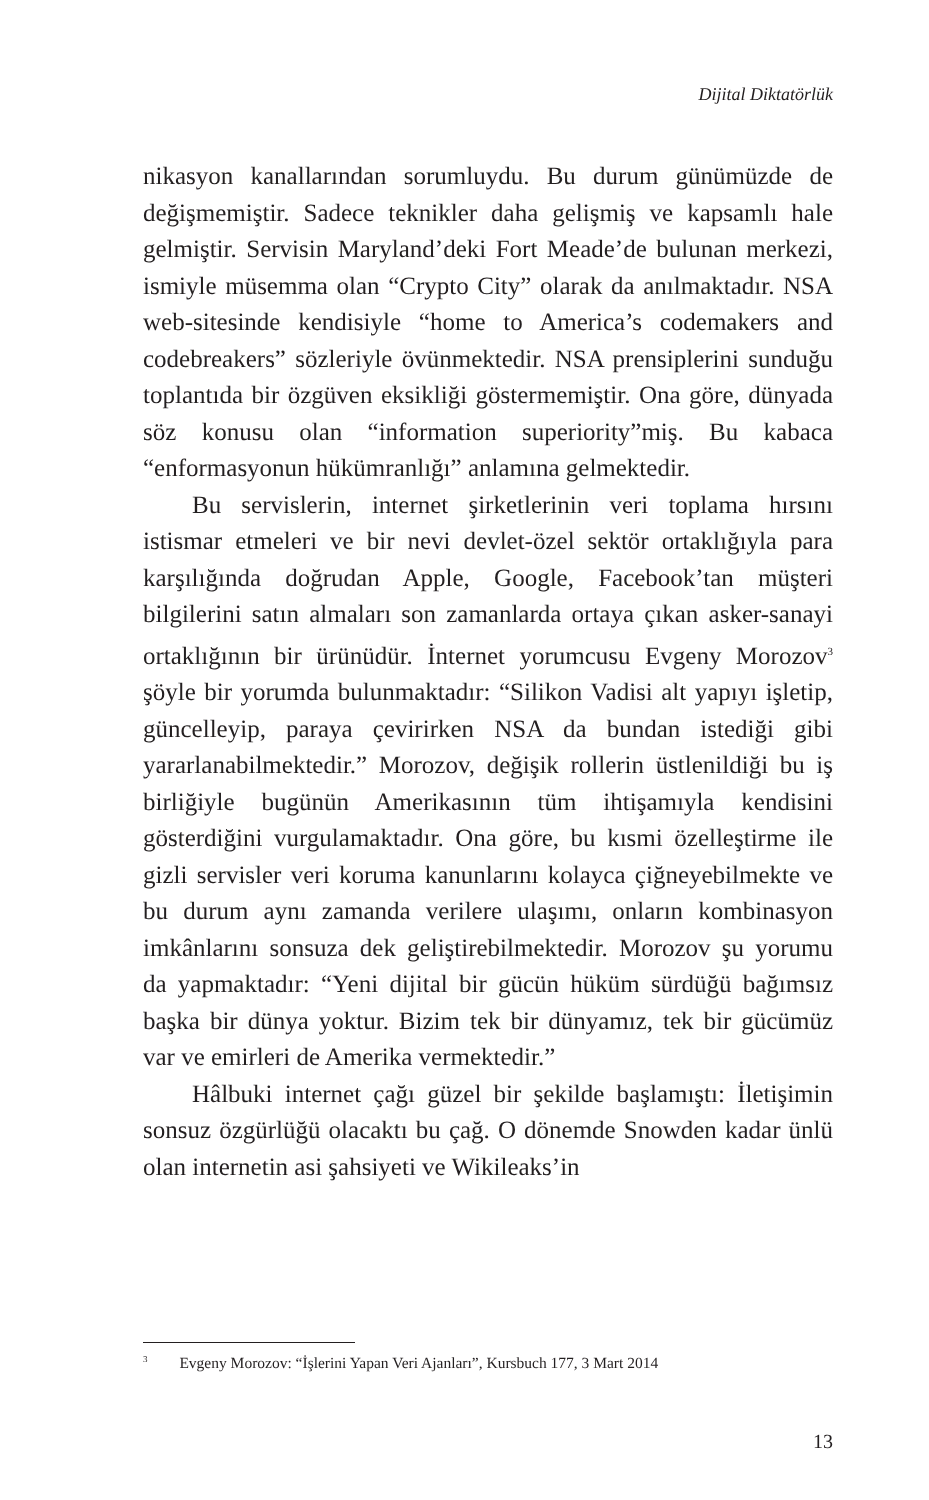Dijital Diktatörlük
nikasyon kanallarından sorumluydu. Bu durum günümüzde de değişmemiştir. Sadece teknikler daha gelişmiş ve kapsamlı hale gelmiştir. Servisin Maryland’deki Fort Meade’de bulunan merkezi, ismiyle müsemma olan “Crypto City” olarak da anılmaktadır. NSA web-sitesinde kendisiyle “home to America’s codemakers and codebreakers” sözleriyle övünmektedir. NSA prensiplerini sunduğu toplantıda bir özgüven eksikliği göstermemiştir. Ona göre, dünyada söz konusu olan “information superiority”miş. Bu kabaca “enformasyonun hükümranlığı” anlamına gelmektedir.
Bu servislerin, internet şirketlerinin veri toplama hırsını istismar etmeleri ve bir nevi devlet-özel sektör ortaklığıyla para karşılığında doğrudan Apple, Google, Facebook’tan müşteri bilgilerini satın almaları son zamanlarda ortaya çıkan asker-sanayi ortaklığının bir ürünüdür. İnternet yorumcusu Evgeny Morozov<sup>3</sup> şöyle bir yorumda bulunmaktadır: “Silikon Vadisi alt yapıyı işletip, güncelleyip, paraya çevirirken NSA da bundan istediği gibi yararlanabilmektedir.” Morozov, değişik rollerin üstlenildiği bu iş birliğiyle bugünün Amerikasının tüm ihtişamıyla kendisini gösterdiğini vurgulamaktadır. Ona göre, bu kısmi özelleştirme ile gizli servisler veri koruma kanunlarını kolayca çiğneyebilmekte ve bu durum aynı zamanda verilere ulaşımı, onların kombinasyon imkânlarını sonsuza dek geliştirebilmektedir. Morozov şu yorumu da yapmaktadır: “Yeni dijital bir gücün hüküm sürdüğü bağımsız başka bir dünya yoktur. Bizim tek bir dünyamız, tek bir gücümüz var ve emirleri de Amerika vermektedir.”
Hâlbuki internet çağı güzel bir şekilde başlamıştı: İletişimin sonsuz özgürlüğü olacaktı bu çağ. O dönemde Snowden kadar ünlü olan internetin asi şahsiyeti ve Wikileaks’in
<sup>3</sup> Evgeny Morozov: “İşlerini Yapan Veri Ajanları”, Kursbuch 177, 3 Mart 2014
13